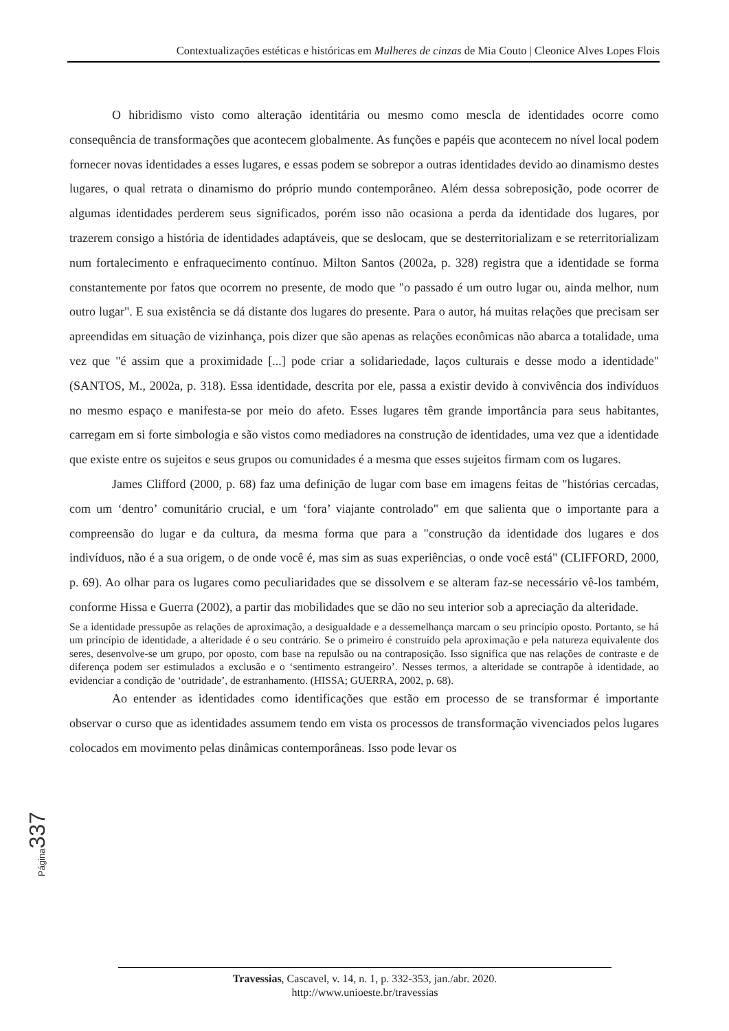Contextualizações estéticas e históricas em Mulheres de cinzas de Mia Couto | Cleonice Alves Lopes Flois
O hibridismo visto como alteração identitária ou mesmo como mescla de identidades ocorre como consequência de transformações que acontecem globalmente. As funções e papéis que acontecem no nível local podem fornecer novas identidades a esses lugares, e essas podem se sobrepor a outras identidades devido ao dinamismo destes lugares, o qual retrata o dinamismo do próprio mundo contemporâneo. Além dessa sobreposição, pode ocorrer de algumas identidades perderem seus significados, porém isso não ocasiona a perda da identidade dos lugares, por trazerem consigo a história de identidades adaptáveis, que se deslocam, que se desterritorializam e se reterritorializam num fortalecimento e enfraquecimento contínuo. Milton Santos (2002a, p. 328) registra que a identidade se forma constantemente por fatos que ocorrem no presente, de modo que "o passado é um outro lugar ou, ainda melhor, num outro lugar". E sua existência se dá distante dos lugares do presente. Para o autor, há muitas relações que precisam ser apreendidas em situação de vizinhança, pois dizer que são apenas as relações econômicas não abarca a totalidade, uma vez que "é assim que a proximidade [...] pode criar a solidariedade, laços culturais e desse modo a identidade" (SANTOS, M., 2002a, p. 318). Essa identidade, descrita por ele, passa a existir devido à convivência dos indivíduos no mesmo espaço e manifesta-se por meio do afeto. Esses lugares têm grande importância para seus habitantes, carregam em si forte simbologia e são vistos como mediadores na construção de identidades, uma vez que a identidade que existe entre os sujeitos e seus grupos ou comunidades é a mesma que esses sujeitos firmam com os lugares.
James Clifford (2000, p. 68) faz uma definição de lugar com base em imagens feitas de "histórias cercadas, com um ‘dentro’ comunitário crucial, e um ‘fora’ viajante controlado" em que salienta que o importante para a compreensão do lugar e da cultura, da mesma forma que para a "construção da identidade dos lugares e dos indivíduos, não é a sua origem, o de onde você é, mas sim as suas experiências, o onde você está" (CLIFFORD, 2000, p. 69). Ao olhar para os lugares como peculiaridades que se dissolvem e se alteram faz-se necessário vê-los também, conforme Hissa e Guerra (2002), a partir das mobilidades que se dão no seu interior sob a apreciação da alteridade.
Se a identidade pressupõe as relações de aproximação, a desigualdade e a dessemelhança marcam o seu princípio oposto. Portanto, se há um princípio de identidade, a alteridade é o seu contrário. Se o primeiro é construído pela aproximação e pela natureza equivalente dos seres, desenvolve-se um grupo, por oposto, com base na repulsão ou na contraposição. Isso significa que nas relações de contraste e de diferença podem ser estimulados a exclusão e o ‘sentimento estrangeiro’. Nesses termos, a alteridade se contrapõe à identidade, ao evidenciar a condição de ‘outridade’, de estranhamento. (HISSA; GUERRA, 2002, p. 68).
Ao entender as identidades como identificações que estão em processo de se transformar é importante observar o curso que as identidades assumem tendo em vista os processos de transformação vivenciados pelos lugares colocados em movimento pelas dinâmicas contemporâneas. Isso pode levar os
Página 337
Travessias, Cascavel, v. 14, n. 1, p. 332-353, jan./abr. 2020.
http://www.unioeste.br/travessias